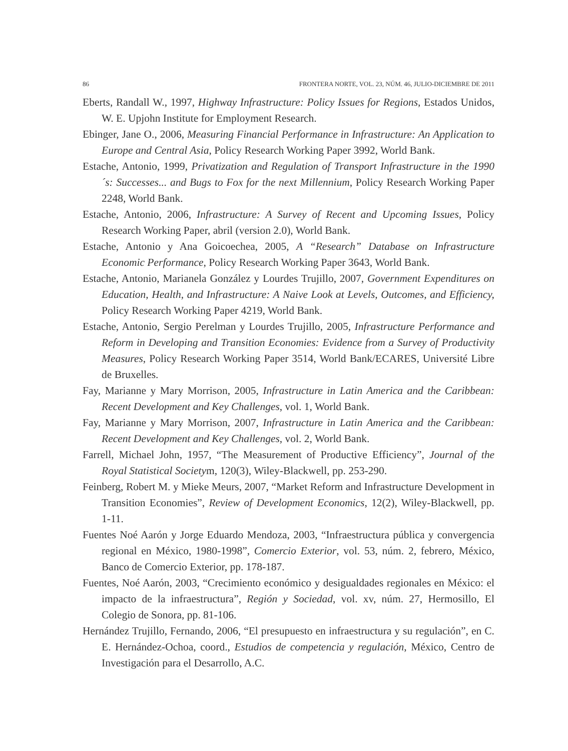86 FRONTERA NORTE, VOL. 23, NÚM. 46, JULIO-DICIEMBRE DE 2011
Eberts, Randall W., 1997, Highway Infrastructure: Policy Issues for Regions, Estados Unidos, W. E. Upjohn Institute for Employment Research.
Ebinger, Jane O., 2006, Measuring Financial Performance in Infrastructure: An Application to Europe and Central Asia, Policy Research Working Paper 3992, World Bank.
Estache, Antonio, 1999, Privatization and Regulation of Transport Infrastructure in the 1990´s: Successes... and Bugs to Fox for the next Millennium, Policy Research Working Paper 2248, World Bank.
Estache, Antonio, 2006, Infrastructure: A Survey of Recent and Upcoming Issues, Policy Research Working Paper, abril (version 2.0), World Bank.
Estache, Antonio y Ana Goicoechea, 2005, A “Research” Database on Infrastructure Economic Performance, Policy Research Working Paper 3643, World Bank.
Estache, Antonio, Marianela González y Lourdes Trujillo, 2007, Government Expenditures on Education, Health, and Infrastructure: A Naive Look at Levels, Outcomes, and Efficiency, Policy Research Working Paper 4219, World Bank.
Estache, Antonio, Sergio Perelman y Lourdes Trujillo, 2005, Infrastructure Performance and Reform in Developing and Transition Economies: Evidence from a Survey of Productivity Measures, Policy Research Working Paper 3514, World Bank/ECARES, Université Libre de Bruxelles.
Fay, Marianne y Mary Morrison, 2005, Infrastructure in Latin America and the Caribbean: Recent Development and Key Challenges, vol. 1, World Bank.
Fay, Marianne y Mary Morrison, 2007, Infrastructure in Latin America and the Caribbean: Recent Development and Key Challenges, vol. 2, World Bank.
Farrell, Michael John, 1957, “The Measurement of Productive Efficiency”, Journal of the Royal Statistical Societym, 120(3), Wiley-Blackwell, pp. 253-290.
Feinberg, Robert M. y Mieke Meurs, 2007, “Market Reform and Infrastructure Development in Transition Economies”, Review of Development Economics, 12(2), Wiley-Blackwell, pp. 1-11.
Fuentes Noé Aarón y Jorge Eduardo Mendoza, 2003, “Infraestructura pública y convergencia regional en México, 1980-1998”, Comercio Exterior, vol. 53, núm. 2, febrero, México, Banco de Comercio Exterior, pp. 178-187.
Fuentes, Noé Aarón, 2003, “Crecimiento económico y desigualdades regionales en México: el impacto de la infraestructura”, Región y Sociedad, vol. xv, núm. 27, Hermosillo, El Colegio de Sonora, pp. 81-106.
Hernández Trujillo, Fernando, 2006, “El presupuesto en infraestructura y su regulación”, en C. E. Hernández-Ochoa, coord., Estudios de competencia y regulación, México, Centro de Investigación para el Desarrollo, A.C.